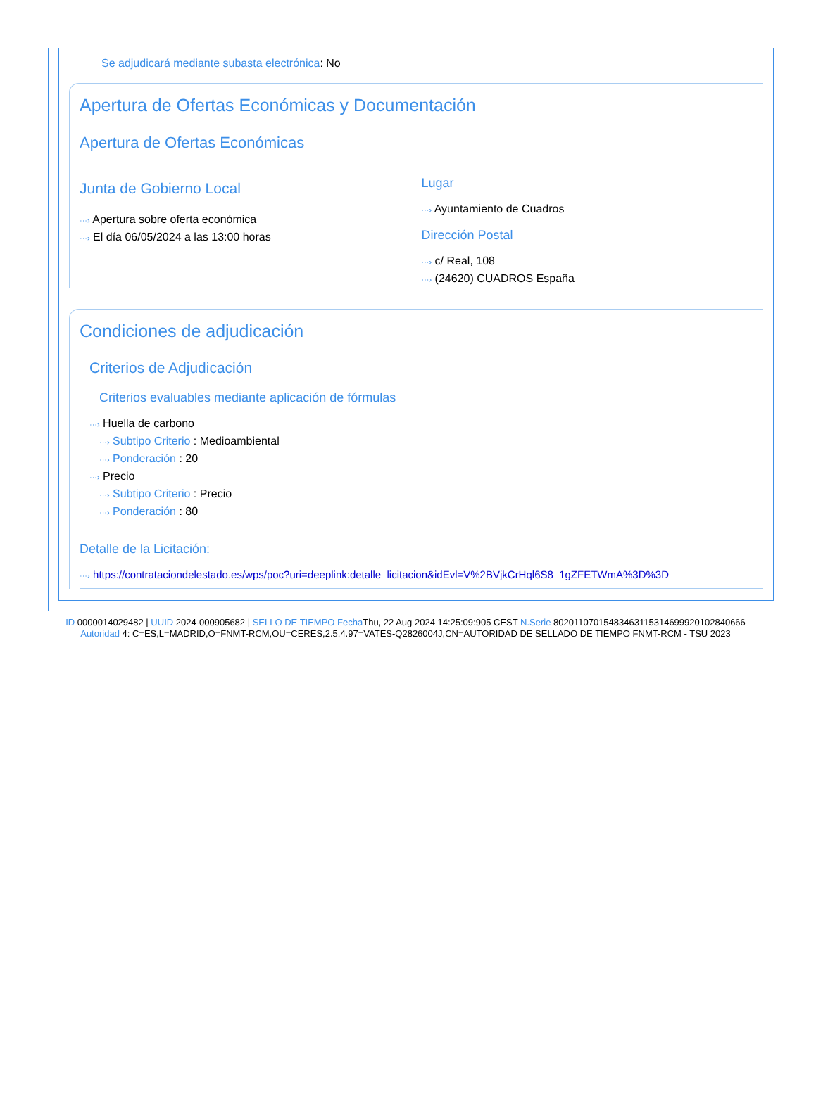Se adjudicará mediante subasta electrónica: No
Apertura de Ofertas Económicas y Documentación
Apertura de Ofertas Económicas
Junta de Gobierno Local
···› Apertura sobre oferta económica
···› El día 06/05/2024 a las 13:00 horas
Lugar
···› Ayuntamiento de Cuadros
Dirección Postal
···› c/ Real, 108
···› (24620) CUADROS España
Condiciones de adjudicación
Criterios de Adjudicación
Criterios evaluables mediante aplicación de fórmulas
···› Huella de carbono
···› Subtipo Criterio : Medioambiental
···› Ponderación : 20
···› Precio
···› Subtipo Criterio : Precio
···› Ponderación : 80
Detalle de la Licitación:
···› https://contrataciondelestado.es/wps/poc?uri=deeplink:detalle_licitacion&idEvl=V%2BVjkCrHql6S8_1gZFETWmA%3D%3D
ID 0000014029482 | UUID 2024-000905682 | SELLO DE TIEMPO Fecha Thu, 22 Aug 2024 14:25:09:905 CEST N.Serie 8020110701548346311531469992010284066­6 Autoridad 4: C=ES,L=MADRID,O=FNMT-RCM,OU=CERES,2.5.4.97=VATES-Q2826004J,CN=AUTORIDAD DE SELLADO DE TIEMPO FNMT-RCM - TSU 2023